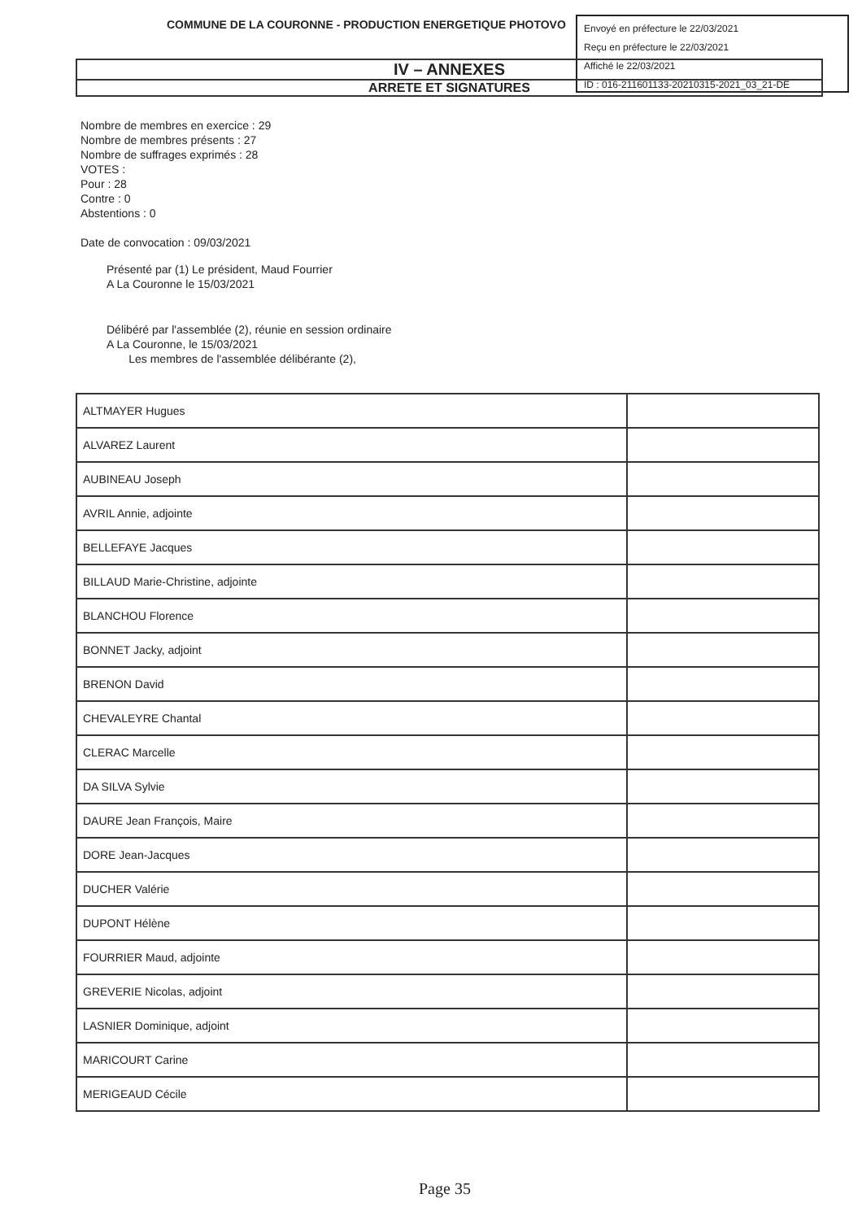COMMUNE DE LA COURONNE - PRODUCTION ENERGETIQUE PHOTOVO
Envoyé en préfecture le 22/03/2021
Reçu en préfecture le 22/03/2021
Affiché le 22/03/2021
ID : 016-211601133-20210315-2021_03_21-DE
IV – ANNEXES
ARRETE ET SIGNATURES
Nombre de membres en exercice : 29
Nombre de membres présents : 27
Nombre de suffrages exprimés : 28
VOTES :
Pour : 28
Contre : 0
Abstentions : 0
Date de convocation : 09/03/2021
Présenté par (1) Le président, Maud Fourrier
A La Couronne le 15/03/2021
Délibéré par l'assemblée (2), réunie en session ordinaire
A La Couronne, le 15/03/2021
Les membres de l'assemblée délibérante (2),
| ALTMAYER Hugues | |
| ALVAREZ Laurent | |
| AUBINEAU Joseph | |
| AVRIL Annie, adjointe | |
| BELLEFAYE Jacques | |
| BILLAUD Marie-Christine, adjointe | |
| BLANCHOU Florence | |
| BONNET Jacky, adjoint | |
| BRENON David | |
| CHEVALEYRE Chantal | |
| CLERAC Marcelle | |
| DA SILVA Sylvie | |
| DAURE Jean François, Maire | |
| DORE Jean-Jacques | |
| DUCHER Valérie | |
| DUPONT Hélène | |
| FOURRIER Maud, adjointe | |
| GREVERIE Nicolas, adjoint | |
| LASNIER Dominique, adjoint | |
| MARICOURT Carine | |
| MERIGEAUD Cécile | |
Page 35